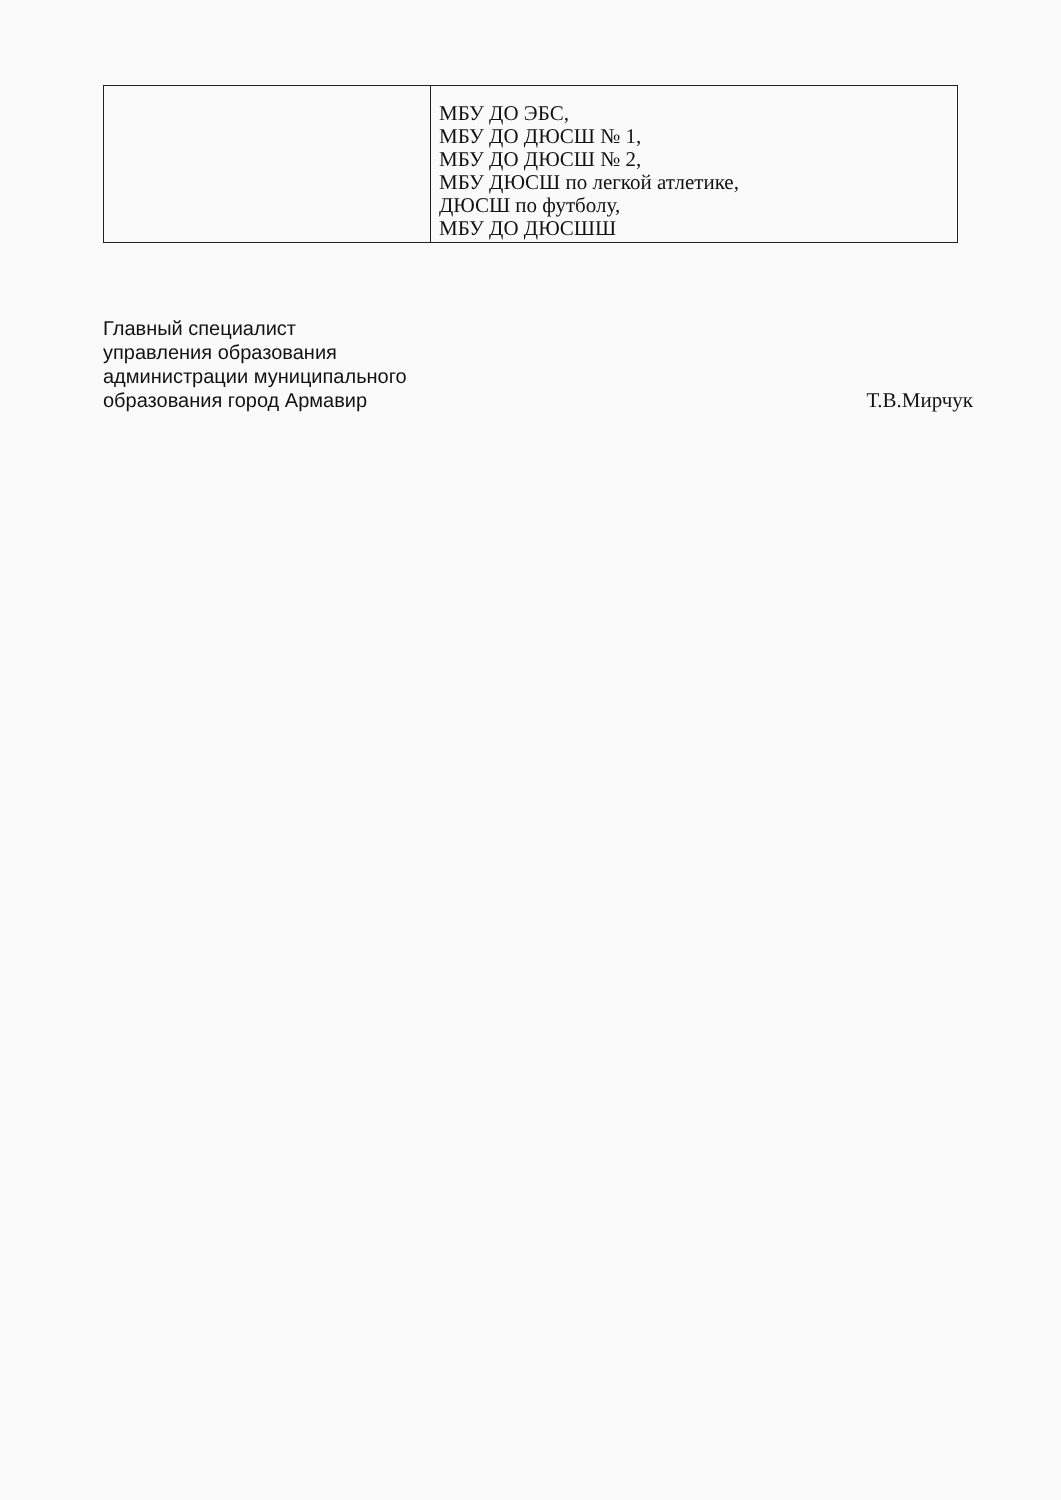| | МБУ ДО ЭБС, МБУ ДО ДЮСШ № 1, МБУ ДО ДЮСШ № 2, МБУ ДЮСШ по легкой атлетике, ДЮСШ по футболу, МБУ ДО ДЮСШШ |
Главный специалист
управления образования
администрации муниципального
образования город Армавир
Т.В.Мирчук